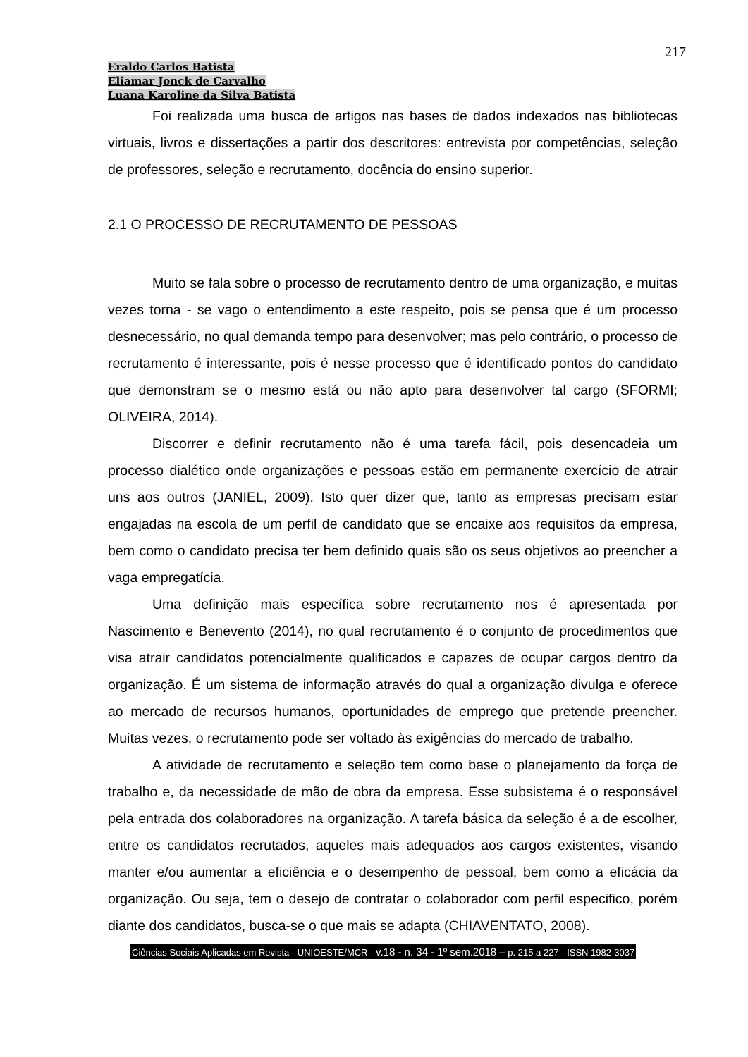217
Eraldo Carlos Batista
Eliamar Jonck de Carvalho
Luana Karoline da Silva Batista
Foi realizada uma busca de artigos nas bases de dados indexados nas bibliotecas virtuais, livros e dissertações a partir dos descritores: entrevista por competências, seleção de professores, seleção e recrutamento, docência do ensino superior.
2.1 O PROCESSO DE RECRUTAMENTO DE PESSOAS
Muito se fala sobre o processo de recrutamento dentro de uma organização, e muitas vezes torna - se vago o entendimento a este respeito, pois se pensa que é um processo desnecessário, no qual demanda tempo para desenvolver; mas pelo contrário, o processo de recrutamento é interessante, pois é nesse processo que é identificado pontos do candidato que demonstram se o mesmo está ou não apto para desenvolver tal cargo (SFORMI; OLIVEIRA, 2014).
Discorrer e definir recrutamento não é uma tarefa fácil, pois desencadeia um processo dialético onde organizações e pessoas estão em permanente exercício de atrair uns aos outros (JANIEL, 2009). Isto quer dizer que, tanto as empresas precisam estar engajadas na escola de um perfil de candidato que se encaixe aos requisitos da empresa, bem como o candidato precisa ter bem definido quais são os seus objetivos ao preencher a vaga empregatícia.
Uma definição mais específica sobre recrutamento nos é apresentada por Nascimento e Benevento (2014), no qual recrutamento é o conjunto de procedimentos que visa atrair candidatos potencialmente qualificados e capazes de ocupar cargos dentro da organização. É um sistema de informação através do qual a organização divulga e oferece ao mercado de recursos humanos, oportunidades de emprego que pretende preencher. Muitas vezes, o recrutamento pode ser voltado às exigências do mercado de trabalho.
A atividade de recrutamento e seleção tem como base o planejamento da força de trabalho e, da necessidade de mão de obra da empresa. Esse subsistema é o responsável pela entrada dos colaboradores na organização. A tarefa básica da seleção é a de escolher, entre os candidatos recrutados, aqueles mais adequados aos cargos existentes, visando manter e/ou aumentar a eficiência e o desempenho de pessoal, bem como a eficácia da organização. Ou seja, tem o desejo de contratar o colaborador com perfil especifico, porém diante dos candidatos, busca-se o que mais se adapta (CHIAVENTATO, 2008).
Ciências Sociais Aplicadas em Revista - UNIOESTE/MCR - v.18 - n. 34 - 1º sem.2018 – p. 215 a 227 - ISSN 1982-3037